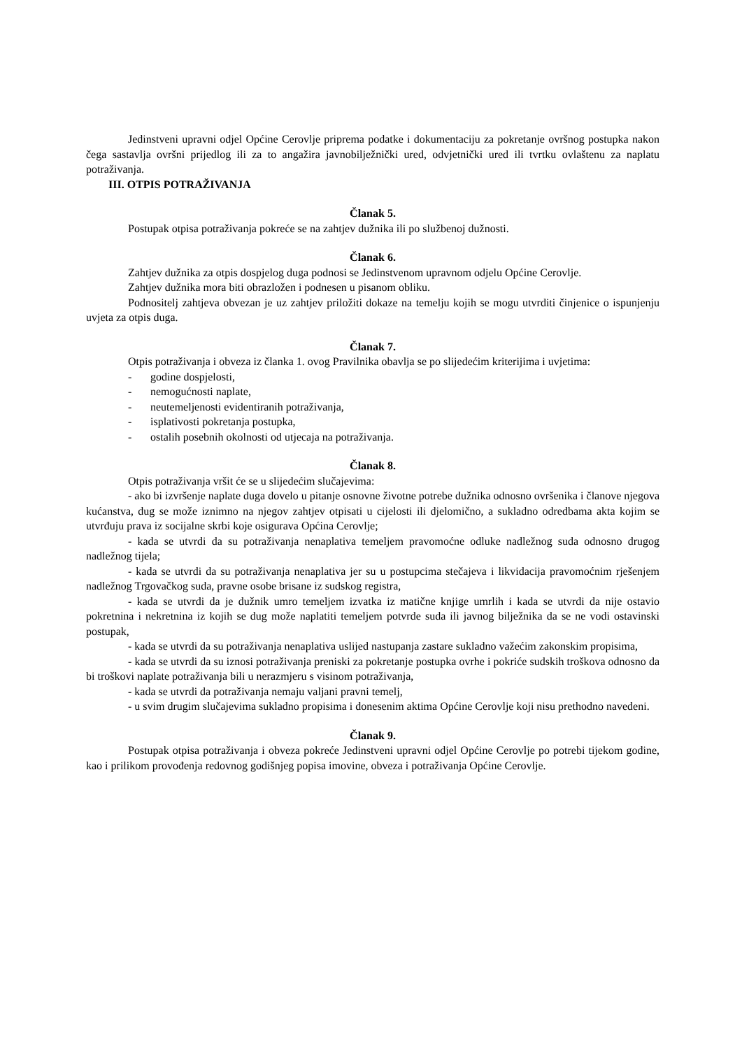Jedinstveni upravni odjel Općine Cerovlje priprema podatke i dokumentaciju za pokretanje ovršnog postupka nakon čega sastavlja ovršni prijedlog ili za to angažira javnobilježnički ured, odvjetnički ured ili tvrtku ovlaštenu za naplatu potraživanja.
III. OTPIS POTRAŽIVANJA
Članak 5.
Postupak otpisa potraživanja pokreće se na zahtjev dužnika ili po službenoj dužnosti.
Članak 6.
Zahtjev dužnika za otpis dospjelog duga podnosi se Jedinstvenom upravnom odjelu Općine Cerovlje.
Zahtjev dužnika mora biti obrazložen i podnesen u pisanom obliku.
Podnositelj zahtjeva obvezan je uz zahtjev priložiti dokaze na temelju kojih se mogu utvrditi činjenice o ispunjenju uvjeta za otpis duga.
Članak 7.
Otpis potraživanja i obveza iz članka 1. ovog Pravilnika obavlja se po slijedećim kriterijima i uvjetima:
- godine dospjelosti,
- nemogućnosti naplate,
- neutemeljenosti evidentiranih potraživanja,
- isplativosti pokretanja postupka,
- ostalih posebnih okolnosti od utjecaja na potraživanja.
Članak 8.
Otpis potraživanja vršit će se u slijedećim slučajevima:
- ako bi izvršenje naplate duga dovelo u pitanje osnovne životne potrebe dužnika odnosno ovršenika i članove njegova kućanstva, dug se može iznimno na njegov zahtjev otpisati u cijelosti ili djelomično, a sukladno odredbama akta kojim se utvrđuju prava iz socijalne skrbi koje osigurava Općina Cerovlje;
- kada se utvrdi da su potraživanja nenaplativa temeljem pravomoćne odluke nadležnog suda odnosno drugog nadležnog tijela;
- kada se utvrdi da su potraživanja nenaplativa jer su u postupcima stečajeva i likvidacija pravomoćnim rješenjem nadležnog Trgovačkog suda, pravne osobe brisane iz sudskog registra,
- kada se utvrdi da je dužnik umro temeljem izvatka iz matične knjige umrlih i kada se utvrdi da nije ostavio pokretnina i nekretnina iz kojih se dug može naplatiti temeljem potvrde suda ili javnog bilježnika da se ne vodi ostavinski postupak,
- kada se utvrdi da su potraživanja nenaplativa uslijed nastupanja zastare sukladno važećim zakonskim propisima,
- kada se utvrdi da su iznosi potraživanja preniski za pokretanje postupka ovrhe i pokriće sudskih troškova odnosno da bi troškovi naplate potraživanja bili u nerazmjeru s visinom potraživanja,
- kada se utvrdi da potraživanja nemaju valjani pravni temelj,
- u svim drugim slučajevima sukladno propisima i donesenim aktima Općine Cerovlje koji nisu prethodno navedeni.
Članak 9.
Postupak otpisa potraživanja i obveza pokreće Jedinstveni upravni odjel Općine Cerovlje po potrebi tijekom godine, kao i prilikom provođenja redovnog godišnjeg popisa imovine, obveza i potraživanja Općine Cerovlje.